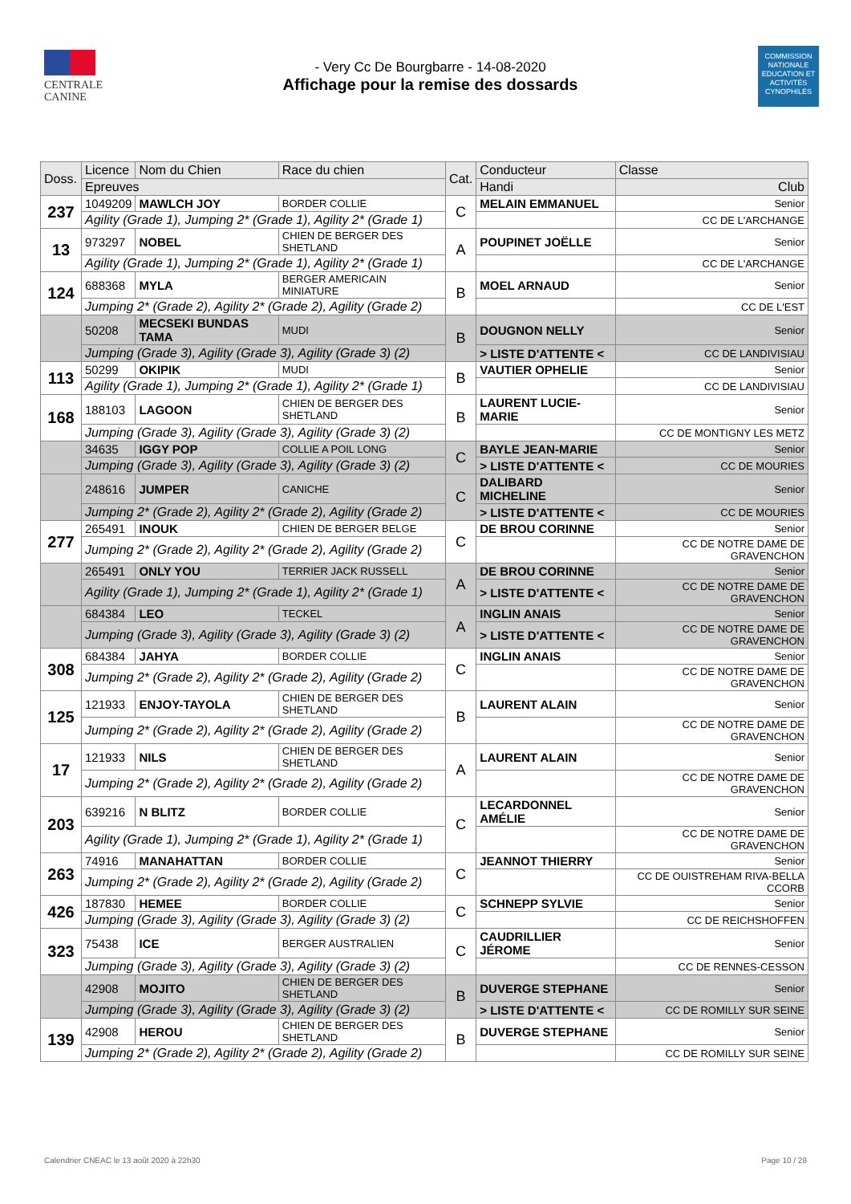CENTRALE
CANINE
- Very Cc De Bourgbarre - 14-08-2020
Affichage pour la remise des dossards
COMMISSION NATIONALE EDUCATION ET ACTIVITÉS CYNOPHILES
| Doss. | Licence | Nom du Chien | Race du chien | Cat. | Conducteur | Classe |
| --- | --- | --- | --- | --- | --- | --- |
| | Epreuves | | | | Handi | Club |
| 237 | 1049209 | MAWLCH JOY | BORDER COLLIE | C | MELAIN EMMANUEL | Senior |
| | Agility (Grade 1), Jumping 2* (Grade 1), Agility 2* (Grade 1) | | | | | CC DE L'ARCHANGE |
| 13 | 973297 | NOBEL | CHIEN DE BERGER DES SHETLAND | A | POUPINET JOËLLE | Senior |
| | Agility (Grade 1), Jumping 2* (Grade 1), Agility 2* (Grade 1) | | | | | CC DE L'ARCHANGE |
| 124 | 688368 | MYLA | BERGER AMERICAIN MINIATURE | B | MOEL ARNAUD | Senior |
| | Jumping 2* (Grade 2), Agility 2* (Grade 2), Agility (Grade 2) | | | | | CC DE L'EST |
| | 50208 | MECSEKI BUNDAS TAMA | MUDI | B | DOUGNON NELLY | Senior |
| | Jumping (Grade 3), Agility (Grade 3), Agility (Grade 3) (2) | | | | > LISTE D'ATTENTE < | CC DE LANDIVISIAU |
| 113 | 50299 | OKIPIK | MUDI | B | VAUTIER OPHELIE | Senior |
| | Agility (Grade 1), Jumping 2* (Grade 1), Agility 2* (Grade 1) | | | | | CC DE LANDIVISIAU |
| 168 | 188103 | LAGOON | CHIEN DE BERGER DES SHETLAND | B | LAURENT LUCIE-MARIE | Senior |
| | Jumping (Grade 3), Agility (Grade 3), Agility (Grade 3) (2) | | | | | CC DE MONTIGNY LES METZ |
| | 34635 | IGGY POP | COLLIE A POIL LONG | C | BAYLE JEAN-MARIE | Senior |
| | Jumping (Grade 3), Agility (Grade 3), Agility (Grade 3) (2) | | | | > LISTE D'ATTENTE < | CC DE MOURIES |
| | 248616 | JUMPER | CANICHE | C | DALIBARD MICHELINE | Senior |
| | Jumping 2* (Grade 2), Agility 2* (Grade 2), Agility (Grade 2) | | | | > LISTE D'ATTENTE < | CC DE MOURIES |
| 277 | 265491 | INOUK | CHIEN DE BERGER BELGE | C | DE BROU CORINNE | Senior |
| | Jumping 2* (Grade 2), Agility 2* (Grade 2), Agility (Grade 2) | | | | | CC DE NOTRE DAME DE GRAVENCHON |
| | 265491 | ONLY YOU | TERRIER JACK RUSSELL | A | DE BROU CORINNE | Senior |
| | Agility (Grade 1), Jumping 2* (Grade 1), Agility 2* (Grade 1) | | | | > LISTE D'ATTENTE < | CC DE NOTRE DAME DE GRAVENCHON |
| | 684384 | LEO | TECKEL | A | INGLIN ANAIS | Senior |
| | Jumping (Grade 3), Agility (Grade 3), Agility (Grade 3) (2) | | | | > LISTE D'ATTENTE < | CC DE NOTRE DAME DE GRAVENCHON |
| 308 | 684384 | JAHYA | BORDER COLLIE | C | INGLIN ANAIS | Senior |
| | Jumping 2* (Grade 2), Agility 2* (Grade 2), Agility (Grade 2) | | | | | CC DE NOTRE DAME DE GRAVENCHON |
| 125 | 121933 | ENJOY-TAYOLA | CHIEN DE BERGER DES SHETLAND | B | LAURENT ALAIN | Senior |
| | Jumping 2* (Grade 2), Agility 2* (Grade 2), Agility (Grade 2) | | | | | CC DE NOTRE DAME DE GRAVENCHON |
| 17 | 121933 | NILS | CHIEN DE BERGER DES SHETLAND | A | LAURENT ALAIN | Senior |
| | Jumping 2* (Grade 2), Agility 2* (Grade 2), Agility (Grade 2) | | | | | CC DE NOTRE DAME DE GRAVENCHON |
| 203 | 639216 | N BLITZ | BORDER COLLIE | C | LECARDONNEL AMÉLIE | Senior |
| | Agility (Grade 1), Jumping 2* (Grade 1), Agility 2* (Grade 1) | | | | | CC DE NOTRE DAME DE GRAVENCHON |
| 263 | 74916 | MANAHATTAN | BORDER COLLIE | C | JEANNOT THIERRY | Senior |
| | Jumping 2* (Grade 2), Agility 2* (Grade 2), Agility (Grade 2) | | | | | CC DE OUISTREHAM RIVA-BELLA CCORB |
| 426 | 187830 | HEMEE | BORDER COLLIE | C | SCHNEPP SYLVIE | Senior |
| | Jumping (Grade 3), Agility (Grade 3), Agility (Grade 3) (2) | | | | | CC DE REICHSHOFFEN |
| 323 | 75438 | ICE | BERGER AUSTRALIEN | C | CAUDRILLIER JÉROME | Senior |
| | Jumping (Grade 3), Agility (Grade 3), Agility (Grade 3) (2) | | | | | CC DE RENNES-CESSON |
| | 42908 | MOJITO | CHIEN DE BERGER DES SHETLAND | B | DUVERGE STEPHANE | Senior |
| | Jumping (Grade 3), Agility (Grade 3), Agility (Grade 3) (2) | | | | > LISTE D'ATTENTE < | CC DE ROMILLY SUR SEINE |
| 139 | 42908 | HEROU | CHIEN DE BERGER DES SHETLAND | B | DUVERGE STEPHANE | Senior |
| | Jumping 2* (Grade 2), Agility 2* (Grade 2), Agility (Grade 2) | | | | | CC DE ROMILLY SUR SEINE |
Calendrier CNEAC le 13 août 2020 à 22h30 Page 10 / 28